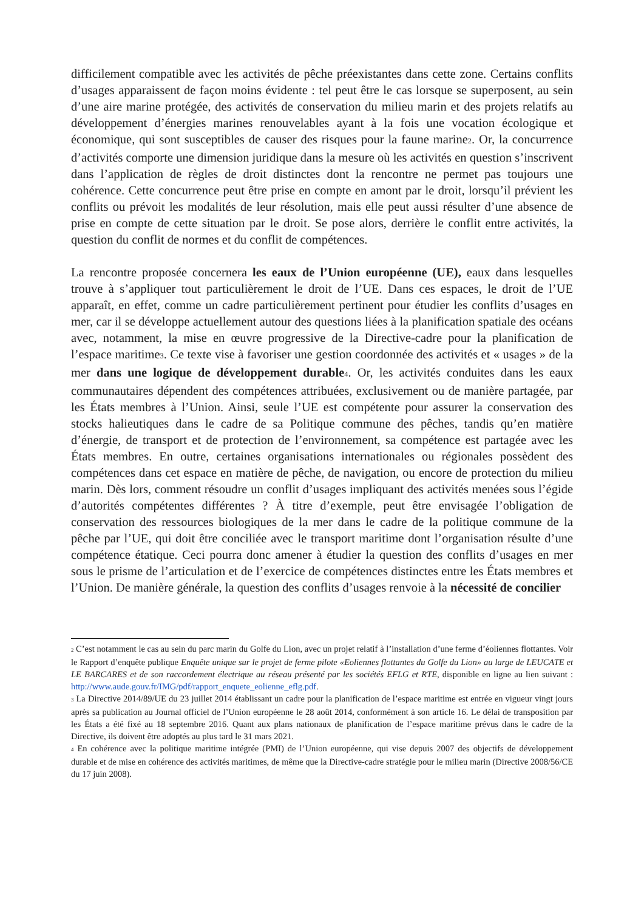difficilement compatible avec les activités de pêche préexistantes dans cette zone. Certains conflits d’usages apparaissent de façon moins évidente : tel peut être le cas lorsque se superposent, au sein d’une aire marine protégée, des activités de conservation du milieu marin et des projets relatifs au développement d’énergies marines renouvelables ayant à la fois une vocation écologique et économique, qui sont susceptibles de causer des risques pour la faune marine<sup>2</sup>. Or, la concurrence d’activités comporte une dimension juridique dans la mesure où les activités en question s’inscrivent dans l’application de règles de droit distinctes dont la rencontre ne permet pas toujours une cohérence. Cette concurrence peut être prise en compte en amont par le droit, lorsqu’il prévient les conflits ou prévoit les modalités de leur résolution, mais elle peut aussi résulter d’une absence de prise en compte de cette situation par le droit. Se pose alors, derrière le conflit entre activités, la question du conflit de normes et du conflit de compétences.
La rencontre proposée concernera les eaux de l’Union européenne (UE), eaux dans lesquelles trouve à s’appliquer tout particulièrement le droit de l’UE. Dans ces espaces, le droit de l’UE apparaît, en effet, comme un cadre particulièrement pertinent pour étudier les conflits d’usages en mer, car il se développe actuellement autour des questions liées à la planification spatiale des océans avec, notamment, la mise en œuvre progressive de la Directive-cadre pour la planification de l’espace maritime<sup>3</sup>. Ce texte vise à favoriser une gestion coordonnée des activités et « usages » de la mer dans une logique de développement durable<sup>4</sup>. Or, les activités conduites dans les eaux communautaires dépendent des compétences attribuées, exclusivement ou de manière partagée, par les États membres à l’Union. Ainsi, seule l’UE est compétente pour assurer la conservation des stocks halieutiques dans le cadre de sa Politique commune des pêches, tandis qu’en matière d’énergie, de transport et de protection de l’environnement, sa compétence est partagée avec les États membres. En outre, certaines organisations internationales ou régionales possèdent des compétences dans cet espace en matière de pêche, de navigation, ou encore de protection du milieu marin. Dès lors, comment résoudre un conflit d’usages impliquant des activités menées sous l’égide d’autorités compétentes différentes ? À titre d’exemple, peut être envisagée l’obligation de conservation des ressources biologiques de la mer dans le cadre de la politique commune de la pêche par l’UE, qui doit être conciliée avec le transport maritime dont l’organisation résulte d’une compétence étatique. Ceci pourra donc amener à étudier la question des conflits d’usages en mer sous le prisme de l’articulation et de l’exercice de compétences distinctes entre les États membres et l’Union. De manière générale, la question des conflits d’usages renvoie à la nécessité de concilier
<sup>2</sup> C’est notamment le cas au sein du parc marin du Golfe du Lion, avec un projet relatif à l’installation d’une ferme d’éoliennes flottantes. Voir le Rapport d’enquête publique Enquête unique sur le projet de ferme pilote «Eoliennes flottantes du Golfe du Lion» au large de LEUCATE et LE BARCARES et de son raccordement électrique au réseau présenté par les sociétés EFLG et RTE, disponible en ligne au lien suivant : http://www.aude.gouv.fr/IMG/pdf/rapport_enquete_eolienne_eflg.pdf.
<sup>3</sup> La Directive 2014/89/UE du 23 juillet 2014 établissant un cadre pour la planification de l’espace maritime est entrée en vigueur vingt jours après sa publication au Journal officiel de l’Union européenne le 28 août 2014, conformément à son article 16. Le délai de transposition par les États a été fixé au 18 septembre 2016. Quant aux plans nationaux de planification de l’espace maritime prévus dans le cadre de la Directive, ils doivent être adoptés au plus tard le 31 mars 2021.
<sup>4</sup> En cohérence avec la politique maritime intégrée (PMI) de l’Union européenne, qui vise depuis 2007 des objectifs de développement durable et de mise en cohérence des activités maritimes, de même que la Directive-cadre stratégie pour le milieu marin (Directive 2008/56/CE du 17 juin 2008).